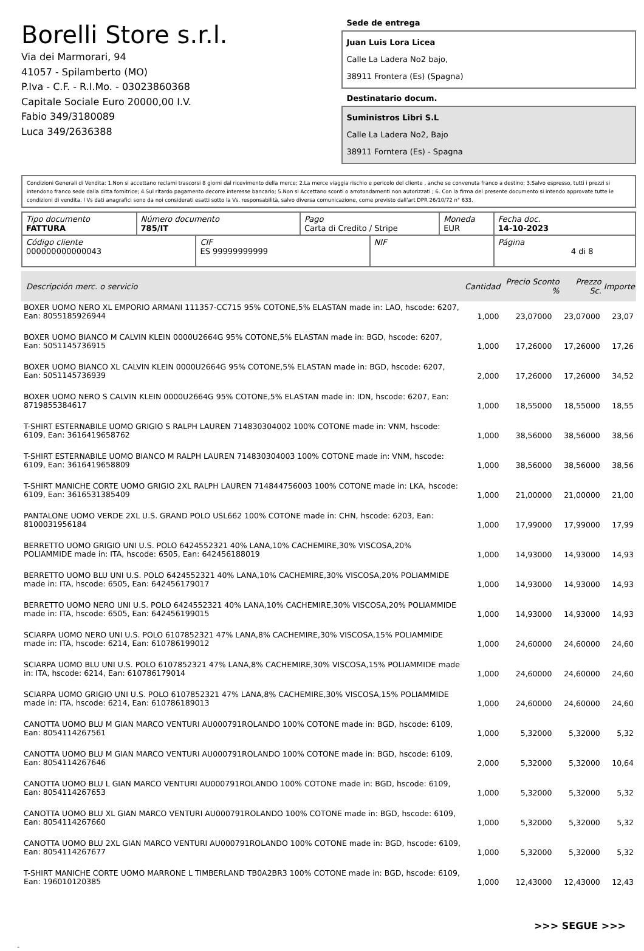Borelli Store s.r.l.
Via dei Marmorari, 94
41057 - Spilamberto (MO)
P.Iva - C.F. - R.I.Mo. - 03023860368
Capitale Sociale Euro 20000,00 I.V.
Fabio 349/3180089
Luca 349/2636388
Sede de entrega
Juan Luis Lora Licea
Calle La Ladera No2 bajo,
38911 Frontera (Es) (Spagna)
Destinatario docum.
Suministros Libri S.L
Calle La Ladera No2, Bajo
38911 Forntera (Es) - Spagna
Condizioni Generali di Vendita: 1.Non si accettano reclami trascorsi 8 giorni dal ricevimento della merce; 2.La merce viaggia rischio e pericolo del cliente , anche se convenuta franco a destino; 3.Salvo espresso, tutti i prezzi si intendono franco sede dalla ditta fornitrice; 4.Sul ritardo pagamento decorre interesse bancario; 5.Non si Accettano sconti o arrotondamenti non autorizzati ; 6. Con la firma del presente documento si intendo approvate tutte le condizioni di vendita. I Vs dati anagrafici sono da noi considerati esatti sotto la Vs. responsabilità, salvo diversa comunicazione, come previsto dall'art DPR 26/10/72 n° 633.
| Tipo documento FATTURA | Número documento 785/IT | | Pago Carta di Credito / Stripe | | Moneda EUR | Fecha doc. 14-10-2023 |
| Código cliente 000000000000043 | | CIF ES 99999999999 | | NIF | | Página 4 di 8 |
| Descripción merc. o servicio | Cantidad | Precio Sconto % | | Prezzo Sc. | Importe |
| --- | --- | --- | --- | --- | --- |
| BOXER UOMO NERO XL EMPORIO ARMANI 111357-CC715 95% COTONE,5% ELASTAN made in: LAO, hscode: 6207, Ean: 8055185926944 | 1,000 | 23,07000 | | 23,07000 | 23,07 |
| BOXER UOMO BIANCO M CALVIN KLEIN 0000U2664G 95% COTONE,5% ELASTAN made in: BGD, hscode: 6207, Ean: 5051145736915 | 1,000 | 17,26000 | | 17,26000 | 17,26 |
| BOXER UOMO BIANCO XL CALVIN KLEIN 0000U2664G 95% COTONE,5% ELASTAN made in: BGD, hscode: 6207, Ean: 5051145736939 | 2,000 | 17,26000 | | 17,26000 | 34,52 |
| BOXER UOMO NERO S CALVIN KLEIN 0000U2664G 95% COTONE,5% ELASTAN made in: IDN, hscode: 6207, Ean: 8719855384617 | 1,000 | 18,55000 | | 18,55000 | 18,55 |
| T-SHIRT ESTERNABILE UOMO GRIGIO S RALPH LAUREN 714830304002 100% COTONE made in: VNM, hscode: 6109, Ean: 3616419658762 | 1,000 | 38,56000 | | 38,56000 | 38,56 |
| T-SHIRT ESTERNABILE UOMO BIANCO M RALPH LAUREN 714830304003 100% COTONE made in: VNM, hscode: 6109, Ean: 3616419658809 | 1,000 | 38,56000 | | 38,56000 | 38,56 |
| T-SHIRT MANICHE CORTE UOMO GRIGIO 2XL RALPH LAUREN 714844756003 100% COTONE made in: LKA, hscode: 6109, Ean: 3616531385409 | 1,000 | 21,00000 | | 21,00000 | 21,00 |
| PANTALONE UOMO VERDE 2XL U.S. GRAND POLO USL662 100% COTONE made in: CHN, hscode: 6203, Ean: 8100031956184 | 1,000 | 17,99000 | | 17,99000 | 17,99 |
| BERRETTO UOMO GRIGIO UNI U.S. POLO 6424552321 40% LANA,10% CACHEMIRE,30% VISCOSA,20% POLIAMMIDE made in: ITA, hscode: 6505, Ean: 642456188019 | 1,000 | 14,93000 | | 14,93000 | 14,93 |
| BERRETTO UOMO BLU UNI U.S. POLO 6424552321 40% LANA,10% CACHEMIRE,30% VISCOSA,20% POLIAMMIDE made in: ITA, hscode: 6505, Ean: 642456179017 | 1,000 | 14,93000 | | 14,93000 | 14,93 |
| BERRETTO UOMO NERO UNI U.S. POLO 6424552321 40% LANA,10% CACHEMIRE,30% VISCOSA,20% POLIAMMIDE made in: ITA, hscode: 6505, Ean: 642456199015 | 1,000 | 14,93000 | | 14,93000 | 14,93 |
| SCIARPA UOMO NERO UNI U.S. POLO 6107852321 47% LANA,8% CACHEMIRE,30% VISCOSA,15% POLIAMMIDE made in: ITA, hscode: 6214, Ean: 610786199012 | 1,000 | 24,60000 | | 24,60000 | 24,60 |
| SCIARPA UOMO BLU UNI U.S. POLO 6107852321 47% LANA,8% CACHEMIRE,30% VISCOSA,15% POLIAMMIDE made in: ITA, hscode: 6214, Ean: 610786179014 | 1,000 | 24,60000 | | 24,60000 | 24,60 |
| SCIARPA UOMO GRIGIO UNI U.S. POLO 6107852321 47% LANA,8% CACHEMIRE,30% VISCOSA,15% POLIAMMIDE made in: ITA, hscode: 6214, Ean: 610786189013 | 1,000 | 24,60000 | | 24,60000 | 24,60 |
| CANOTTA UOMO BLU M GIAN MARCO VENTURI AU000791ROLANDO 100% COTONE made in: BGD, hscode: 6109, Ean: 8054114267561 | 1,000 | 5,32000 | | 5,32000 | 5,32 |
| CANOTTA UOMO BLU M GIAN MARCO VENTURI AU000791ROLANDO 100% COTONE made in: BGD, hscode: 6109, Ean: 8054114267646 | 2,000 | 5,32000 | | 5,32000 | 10,64 |
| CANOTTA UOMO BLU L GIAN MARCO VENTURI AU000791ROLANDO 100% COTONE made in: BGD, hscode: 6109, Ean: 8054114267653 | 1,000 | 5,32000 | | 5,32000 | 5,32 |
| CANOTTA UOMO BLU XL GIAN MARCO VENTURI AU000791ROLANDO 100% COTONE made in: BGD, hscode: 6109, Ean: 8054114267660 | 1,000 | 5,32000 | | 5,32000 | 5,32 |
| CANOTTA UOMO BLU 2XL GIAN MARCO VENTURI AU000791ROLANDO 100% COTONE made in: BGD, hscode: 6109, Ean: 8054114267677 | 1,000 | 5,32000 | | 5,32000 | 5,32 |
| T-SHIRT MANICHE CORTE UOMO MARRONE L TIMBERLAND TB0A2BR3 100% COTONE made in: BGD, hscode: 6109, Ean: 196010120385 | 1,000 | 12,43000 | | 12,43000 | 12,43 |
>>> SEGUE >>>
-